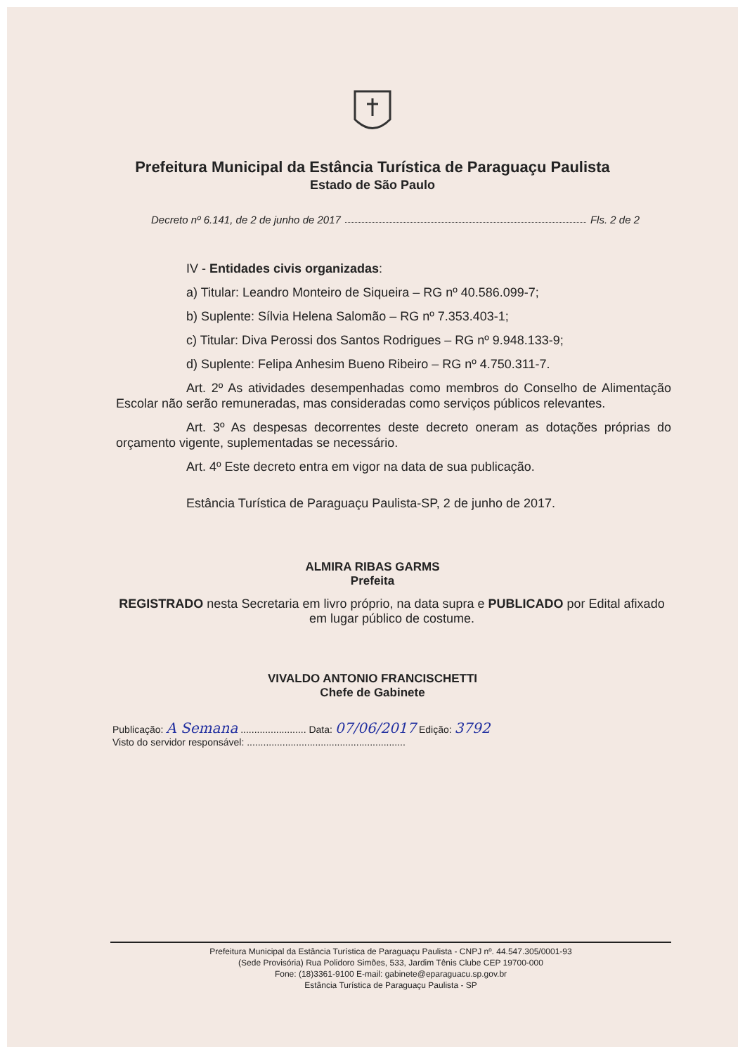Prefeitura Municipal da Estância Turística de Paraguaçu Paulista
Estado de São Paulo
Decreto nº 6.141, de 2 de junho de 2017 Fls. 2 de 2
IV - Entidades civis organizadas:
a) Titular: Leandro Monteiro de Siqueira – RG nº 40.586.099-7;
b) Suplente: Sílvia Helena Salomão – RG nº 7.353.403-1;
c) Titular: Diva Perossi dos Santos Rodrigues – RG nº 9.948.133-9;
d) Suplente: Felipa Anhesim Bueno Ribeiro – RG nº 4.750.311-7.
Art. 2º As atividades desempenhadas como membros do Conselho de Alimentação Escolar não serão remuneradas, mas consideradas como serviços públicos relevantes.
Art. 3º As despesas decorrentes deste decreto oneram as dotações próprias do orçamento vigente, suplementadas se necessário.
Art. 4º Este decreto entra em vigor na data de sua publicação.
Estância Turística de Paraguaçu Paulista-SP, 2 de junho de 2017.
ALMIRA RIBAS GARMS
Prefeita
REGISTRADO nesta Secretaria em livro próprio, na data supra e PUBLICADO por Edital afixado em lugar público de costume.
VIVALDO ANTONIO FRANCISCHETTI
Chefe de Gabinete
Publicação: A Semana ........................ Data: 07/06/2017 Edição: 3792
Visto do servidor responsável: ..........................................................
Prefeitura Municipal da Estância Turística de Paraguaçu Paulista - CNPJ nº. 44.547.305/0001-93
(Sede Provisória) Rua Polidoro Simões, 533, Jardim Tênis Clube CEP 19700-000
Fone: (18)3361-9100 E-mail: gabinete@eparaguacu.sp.gov.br
Estância Turística de Paraguaçu Paulista - SP